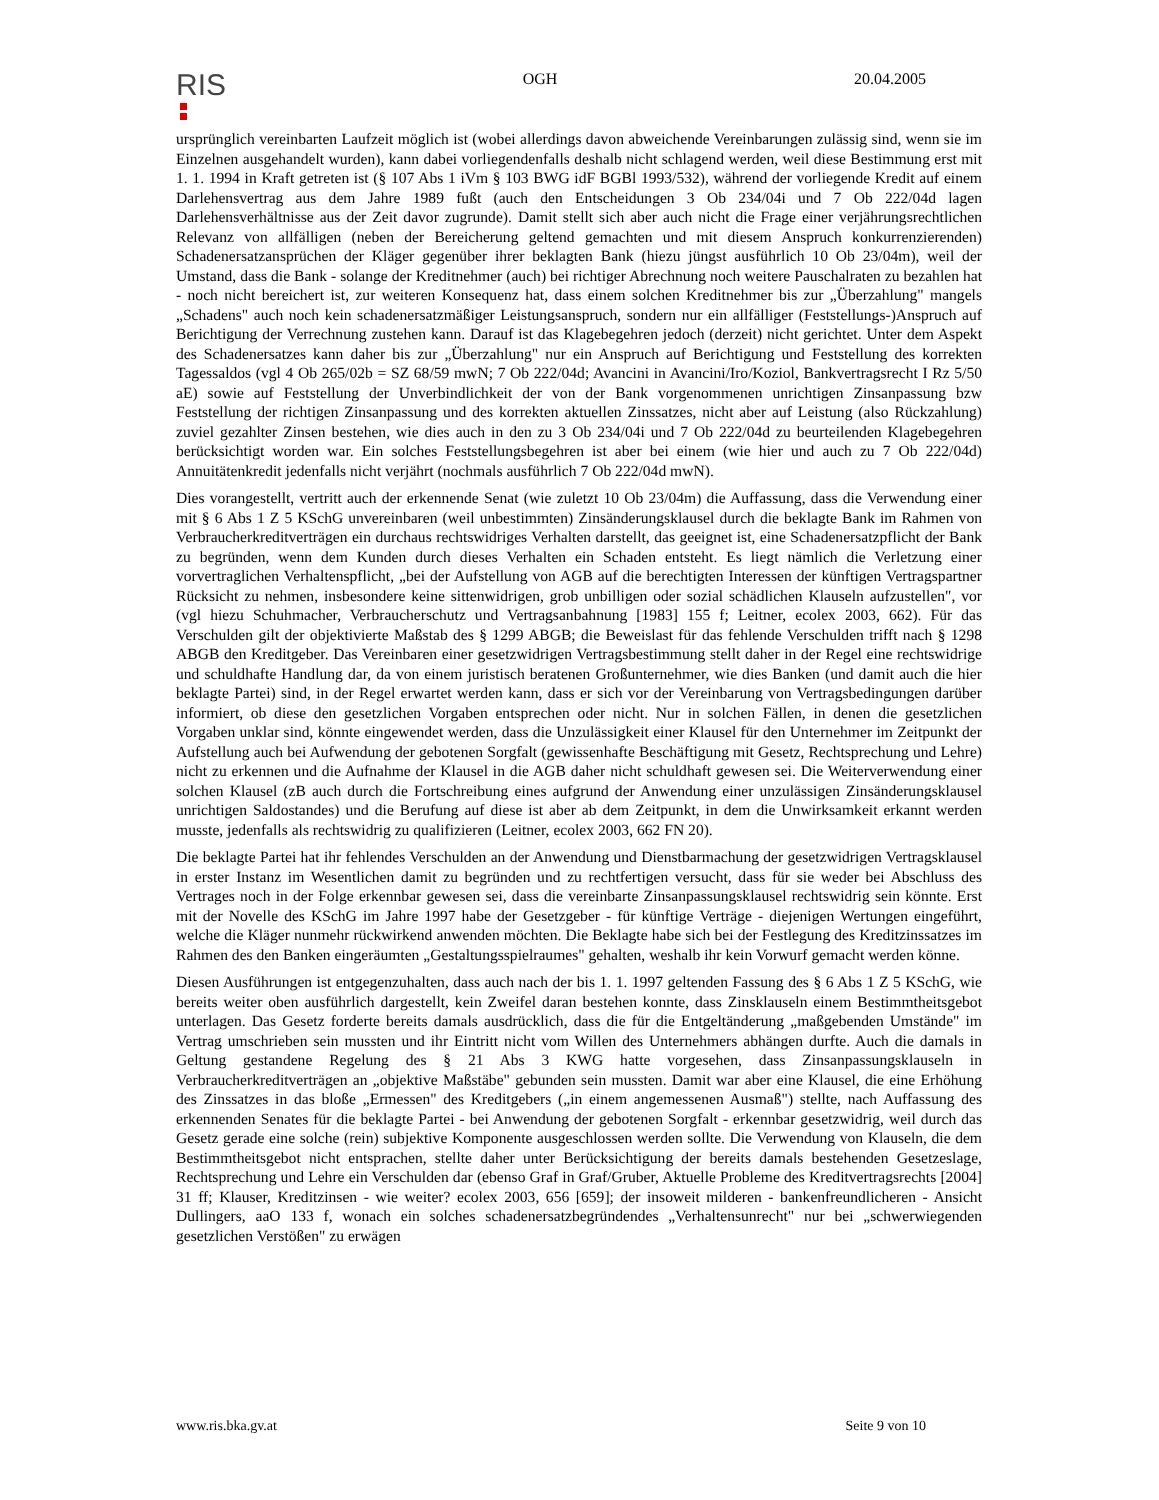RIS
OGH 20.04.2005
ursprünglich vereinbarten Laufzeit möglich ist (wobei allerdings davon abweichende Vereinbarungen zulässig sind, wenn sie im Einzelnen ausgehandelt wurden), kann dabei vorliegendenfalls deshalb nicht schlagend werden, weil diese Bestimmung erst mit 1. 1. 1994 in Kraft getreten ist (§ 107 Abs 1 iVm § 103 BWG idF BGBl 1993/532), während der vorliegende Kredit auf einem Darlehensvertrag aus dem Jahre 1989 fußt (auch den Entscheidungen 3 Ob 234/04i und 7 Ob 222/04d lagen Darlehensverhältnisse aus der Zeit davor zugrunde). Damit stellt sich aber auch nicht die Frage einer verjährungsrechtlichen Relevanz von allfälligen (neben der Bereicherung geltend gemachten und mit diesem Anspruch konkurrenzierenden) Schadenersatzansprüchen der Kläger gegenüber ihrer beklagten Bank (hiezu jüngst ausführlich 10 Ob 23/04m), weil der Umstand, dass die Bank - solange der Kreditnehmer (auch) bei richtiger Abrechnung noch weitere Pauschalraten zu bezahlen hat - noch nicht bereichert ist, zur weiteren Konsequenz hat, dass einem solchen Kreditnehmer bis zur „Überzahlung" mangels „Schadens" auch noch kein schadenersatzmäßiger Leistungsanspruch, sondern nur ein allfälliger (Feststellungs-)Anspruch auf Berichtigung der Verrechnung zustehen kann. Darauf ist das Klagebegehren jedoch (derzeit) nicht gerichtet. Unter dem Aspekt des Schadenersatzes kann daher bis zur „Überzahlung" nur ein Anspruch auf Berichtigung und Feststellung des korrekten Tagessaldos (vgl 4 Ob 265/02b = SZ 68/59 mwN; 7 Ob 222/04d; Avancini in Avancini/Iro/Koziol, Bankvertragsrecht I Rz 5/50 aE) sowie auf Feststellung der Unverbindlichkeit der von der Bank vorgenommenen unrichtigen Zinsanpassung bzw Feststellung der richtigen Zinsanpassung und des korrekten aktuellen Zinssatzes, nicht aber auf Leistung (also Rückzahlung) zuviel gezahlter Zinsen bestehen, wie dies auch in den zu 3 Ob 234/04i und 7 Ob 222/04d zu beurteilenden Klagebegehren berücksichtigt worden war. Ein solches Feststellungsbegehren ist aber bei einem (wie hier und auch zu 7 Ob 222/04d) Annuitätenkredit jedenfalls nicht verjährt (nochmals ausführlich 7 Ob 222/04d mwN).
Dies vorangestellt, vertritt auch der erkennende Senat (wie zuletzt 10 Ob 23/04m) die Auffassung, dass die Verwendung einer mit § 6 Abs 1 Z 5 KSchG unvereinbaren (weil unbestimmten) Zinsänderungsklausel durch die beklagte Bank im Rahmen von Verbraucherkreditverträgen ein durchaus rechtswidriges Verhalten darstellt, das geeignet ist, eine Schadenersatzpflicht der Bank zu begründen, wenn dem Kunden durch dieses Verhalten ein Schaden entsteht. Es liegt nämlich die Verletzung einer vorvertraglichen Verhaltenspflicht, „bei der Aufstellung von AGB auf die berechtigten Interessen der künftigen Vertragspartner Rücksicht zu nehmen, insbesondere keine sittenwidrigen, grob unbilligen oder sozial schädlichen Klauseln aufzustellen", vor (vgl hiezu Schuhmacher, Verbraucherschutz und Vertragsanbahnung [1983] 155 f; Leitner, ecolex 2003, 662). Für das Verschulden gilt der objektivierte Maßstab des § 1299 ABGB; die Beweislast für das fehlende Verschulden trifft nach § 1298 ABGB den Kreditgeber. Das Vereinbaren einer gesetzwidrigen Vertragsbestimmung stellt daher in der Regel eine rechtswidrige und schuldhafte Handlung dar, da von einem juristisch beratenen Großunternehmer, wie dies Banken (und damit auch die hier beklagte Partei) sind, in der Regel erwartet werden kann, dass er sich vor der Vereinbarung von Vertragsbedingungen darüber informiert, ob diese den gesetzlichen Vorgaben entsprechen oder nicht. Nur in solchen Fällen, in denen die gesetzlichen Vorgaben unklar sind, könnte eingewendet werden, dass die Unzulässigkeit einer Klausel für den Unternehmer im Zeitpunkt der Aufstellung auch bei Aufwendung der gebotenen Sorgfalt (gewissenhafte Beschäftigung mit Gesetz, Rechtsprechung und Lehre) nicht zu erkennen und die Aufnahme der Klausel in die AGB daher nicht schuldhaft gewesen sei. Die Weiterverwendung einer solchen Klausel (zB auch durch die Fortschreibung eines aufgrund der Anwendung einer unzulässigen Zinsänderungsklausel unrichtigen Saldostandes) und die Berufung auf diese ist aber ab dem Zeitpunkt, in dem die Unwirksamkeit erkannt werden musste, jedenfalls als rechtswidrig zu qualifizieren (Leitner, ecolex 2003, 662 FN 20).
Die beklagte Partei hat ihr fehlendes Verschulden an der Anwendung und Dienstbarmachung der gesetzwidrigen Vertragsklausel in erster Instanz im Wesentlichen damit zu begründen und zu rechtfertigen versucht, dass für sie weder bei Abschluss des Vertrages noch in der Folge erkennbar gewesen sei, dass die vereinbarte Zinsanpassungsklausel rechtswidrig sein könnte. Erst mit der Novelle des KSchG im Jahre 1997 habe der Gesetzgeber - für künftige Verträge - diejenigen Wertungen eingeführt, welche die Kläger nunmehr rückwirkend anwenden möchten. Die Beklagte habe sich bei der Festlegung des Kreditzinssatzes im Rahmen des den Banken eingeräumten „Gestaltungsspielraumes" gehalten, weshalb ihr kein Vorwurf gemacht werden könne.
Diesen Ausführungen ist entgegenzuhalten, dass auch nach der bis 1. 1. 1997 geltenden Fassung des § 6 Abs 1 Z 5 KSchG, wie bereits weiter oben ausführlich dargestellt, kein Zweifel daran bestehen konnte, dass Zinsklauseln einem Bestimmtheitsgebot unterlagen. Das Gesetz forderte bereits damals ausdrücklich, dass die für die Entgeltänderung „maßgebenden Umstände" im Vertrag umschrieben sein mussten und ihr Eintritt nicht vom Willen des Unternehmers abhängen durfte. Auch die damals in Geltung gestandene Regelung des § 21 Abs 3 KWG hatte vorgesehen, dass Zinsanpassungsklauseln in Verbraucherkreditverträgen an „objektive Maßstäbe" gebunden sein mussten. Damit war aber eine Klausel, die eine Erhöhung des Zinssatzes in das bloße „Ermessen" des Kreditgebers („in einem angemessenen Ausmaß") stellte, nach Auffassung des erkennenden Senates für die beklagte Partei - bei Anwendung der gebotenen Sorgfalt - erkennbar gesetzwidrig, weil durch das Gesetz gerade eine solche (rein) subjektive Komponente ausgeschlossen werden sollte. Die Verwendung von Klauseln, die dem Bestimmtheitsgebot nicht entsprachen, stellte daher unter Berücksichtigung der bereits damals bestehenden Gesetzeslage, Rechtsprechung und Lehre ein Verschulden dar (ebenso Graf in Graf/Gruber, Aktuelle Probleme des Kreditvertragsrechts [2004] 31 ff; Klauser, Kreditzinsen - wie weiter? ecolex 2003, 656 [659]; der insoweit milderen - bankenfreundlicheren - Ansicht Dullingers, aaO 133 f, wonach ein solches schadenersatzbegründendes „Verhaltensunrecht" nur bei „schwerwiegenden gesetzlichen Verstößen" zu erwägen
www.ris.bka.gv.at Seite 9 von 10